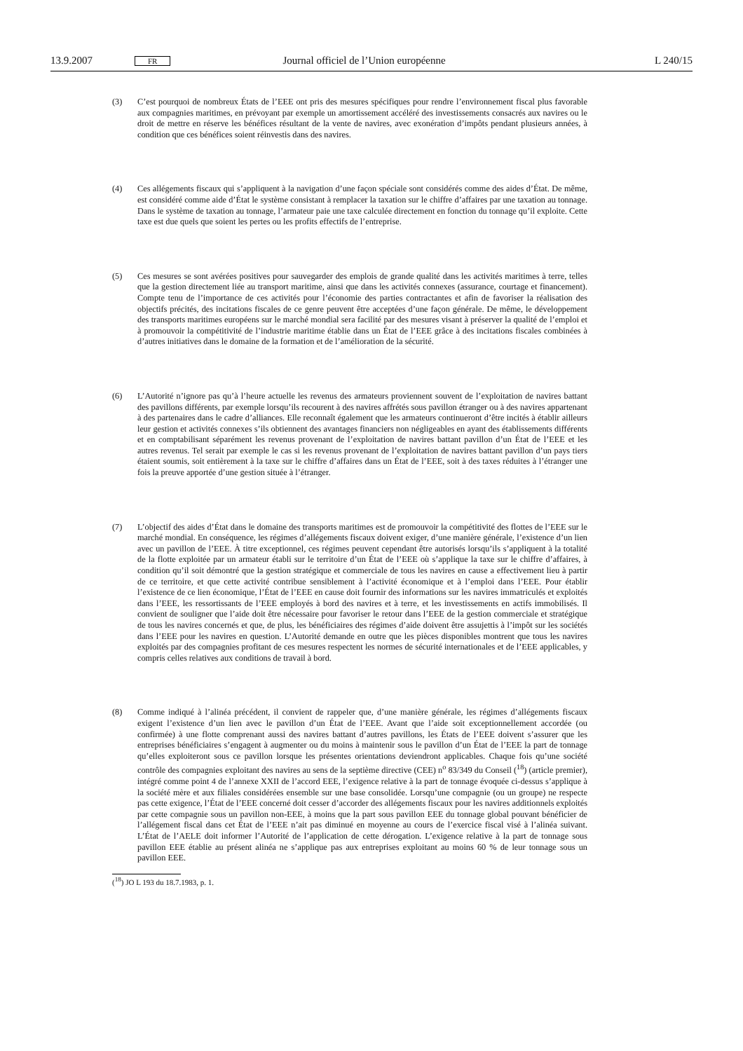13.9.2007 FR Journal officiel de l’Union européenne L 240/15
(3) C’est pourquoi de nombreux États de l’EEE ont pris des mesures spécifiques pour rendre l’environnement fiscal plus favorable aux compagnies maritimes, en prévoyant par exemple un amortissement accéléré des investissements consacrés aux navires ou le droit de mettre en réserve les bénéfices résultant de la vente de navires, avec exonération d’impôts pendant plusieurs années, à condition que ces bénéfices soient réinvestis dans des navires.
(4) Ces allégements fiscaux qui s’appliquent à la navigation d’une façon spéciale sont considérés comme des aides d’État. De même, est considéré comme aide d’État le système consistant à remplacer la taxation sur le chiffre d’affaires par une taxation au tonnage. Dans le système de taxation au tonnage, l’armateur paie une taxe calculée directement en fonction du tonnage qu’il exploite. Cette taxe est due quels que soient les pertes ou les profits effectifs de l’entreprise.
(5) Ces mesures se sont avérées positives pour sauvegarder des emplois de grande qualité dans les activités maritimes à terre, telles que la gestion directement liée au transport maritime, ainsi que dans les activités connexes (assurance, courtage et financement). Compte tenu de l’importance de ces activités pour l’économie des parties contractantes et afin de favoriser la réalisation des objectifs précités, des incitations fiscales de ce genre peuvent être acceptées d’une façon générale. De même, le développement des transports maritimes européens sur le marché mondial sera facilité par des mesures visant à préserver la qualité de l’emploi et à promouvoir la compétitivité de l’industrie maritime établie dans un État de l’EEE grâce à des incitations fiscales combinées à d’autres initiatives dans le domaine de la formation et de l’amélioration de la sécurité.
(6) L’Autorité n’ignore pas qu’à l’heure actuelle les revenus des armateurs proviennent souvent de l’exploitation de navires battant des pavillons différents, par exemple lorsqu’ils recourent à des navires affrétés sous pavillon étranger ou à des navires appartenant à des partenaires dans le cadre d’alliances. Elle reconnaît également que les armateurs continueront d’être incités à établir ailleurs leur gestion et activités connexes s’ils obtiennent des avantages financiers non négligeables en ayant des établissements différents et en comptabilisant séparément les revenus provenant de l’exploitation de navires battant pavillon d’un État de l’EEE et les autres revenus. Tel serait par exemple le cas si les revenus provenant de l’exploitation de navires battant pavillon d’un pays tiers étaient soumis, soit entièrement à la taxe sur le chiffre d’affaires dans un État de l’EEE, soit à des taxes réduites à l’étranger une fois la preuve apportée d’une gestion située à l’étranger.
(7) L’objectif des aides d’État dans le domaine des transports maritimes est de promouvoir la compétitivité des flottes de l’EEE sur le marché mondial. En conséquence, les régimes d’allégements fiscaux doivent exiger, d’une manière générale, l’existence d’un lien avec un pavillon de l’EEE. À titre exceptionnel, ces régimes peuvent cependant être autorisés lorsqu’ils s’appliquent à la totalité de la flotte exploitée par un armateur établi sur le territoire d’un État de l’EEE où s’applique la taxe sur le chiffre d’affaires, à condition qu’il soit démontré que la gestion stratégique et commerciale de tous les navires en cause a effectivement lieu à partir de ce territoire, et que cette activité contribue sensiblement à l’activité économique et à l’emploi dans l’EEE. Pour établir l’existence de ce lien économique, l’État de l’EEE en cause doit fournir des informations sur les navires immatriculés et exploités dans l’EEE, les ressortissants de l’EEE employés à bord des navires et à terre, et les investissements en actifs immobilisés. Il convient de souligner que l’aide doit être nécessaire pour favoriser le retour dans l’EEE de la gestion commerciale et stratégique de tous les navires concernés et que, de plus, les bénéficiaires des régimes d’aide doivent être assujettis à l’impôt sur les sociétés dans l’EEE pour les navires en question. L’Autorité demande en outre que les pièces disponibles montrent que tous les navires exploités par des compagnies profitant de ces mesures respectent les normes de sécurité internationales et de l’EEE applicables, y compris celles relatives aux conditions de travail à bord.
(8) Comme indiqué à l’alinéa précédent, il convient de rappeler que, d’une manière générale, les régimes d’allégements fiscaux exigent l’existence d’un lien avec le pavillon d’un État de l’EEE. Avant que l’aide soit exceptionnellement accordée (ou confirmée) à une flotte comprenant aussi des navires battant d’autres pavillons, les États de l’EEE doivent s’assurer que les entreprises bénéficiaires s’engagent à augmenter ou du moins à maintenir sous le pavillon d’un État de l’EEE la part de tonnage qu’elles exploiteront sous ce pavillon lorsque les présentes orientations deviendront applicables. Chaque fois qu’une société contrôle des compagnies exploitant des navires au sens de la septième directive (CEE) n<sup>o</sup> 83/349 du Conseil (<sup>18</sup>) (article premier), intégré comme point 4 de l’annexe XXII de l’accord EEE, l’exigence relative à la part de tonnage évoquée ci-dessus s’applique à la société mère et aux filiales considérées ensemble sur une base consolidée. Lorsqu’une compagnie (ou un groupe) ne respecte pas cette exigence, l’État de l’EEE concerné doit cesser d’accorder des allégements fiscaux pour les navires additionnels exploités par cette compagnie sous un pavillon non-EEE, à moins que la part sous pavillon EEE du tonnage global pouvant bénéficier de l’allégement fiscal dans cet État de l’EEE n’ait pas diminué en moyenne au cours de l’exercice fiscal visé à l’alinéa suivant. L’État de l’AELE doit informer l’Autorité de l’application de cette dérogation. L’exigence relative à la part de tonnage sous pavillon EEE établie au présent alinéa ne s’applique pas aux entreprises exploitant au moins 60 % de leur tonnage sous un pavillon EEE.
(<sup>18</sup>) JO L 193 du 18.7.1983, p. 1.